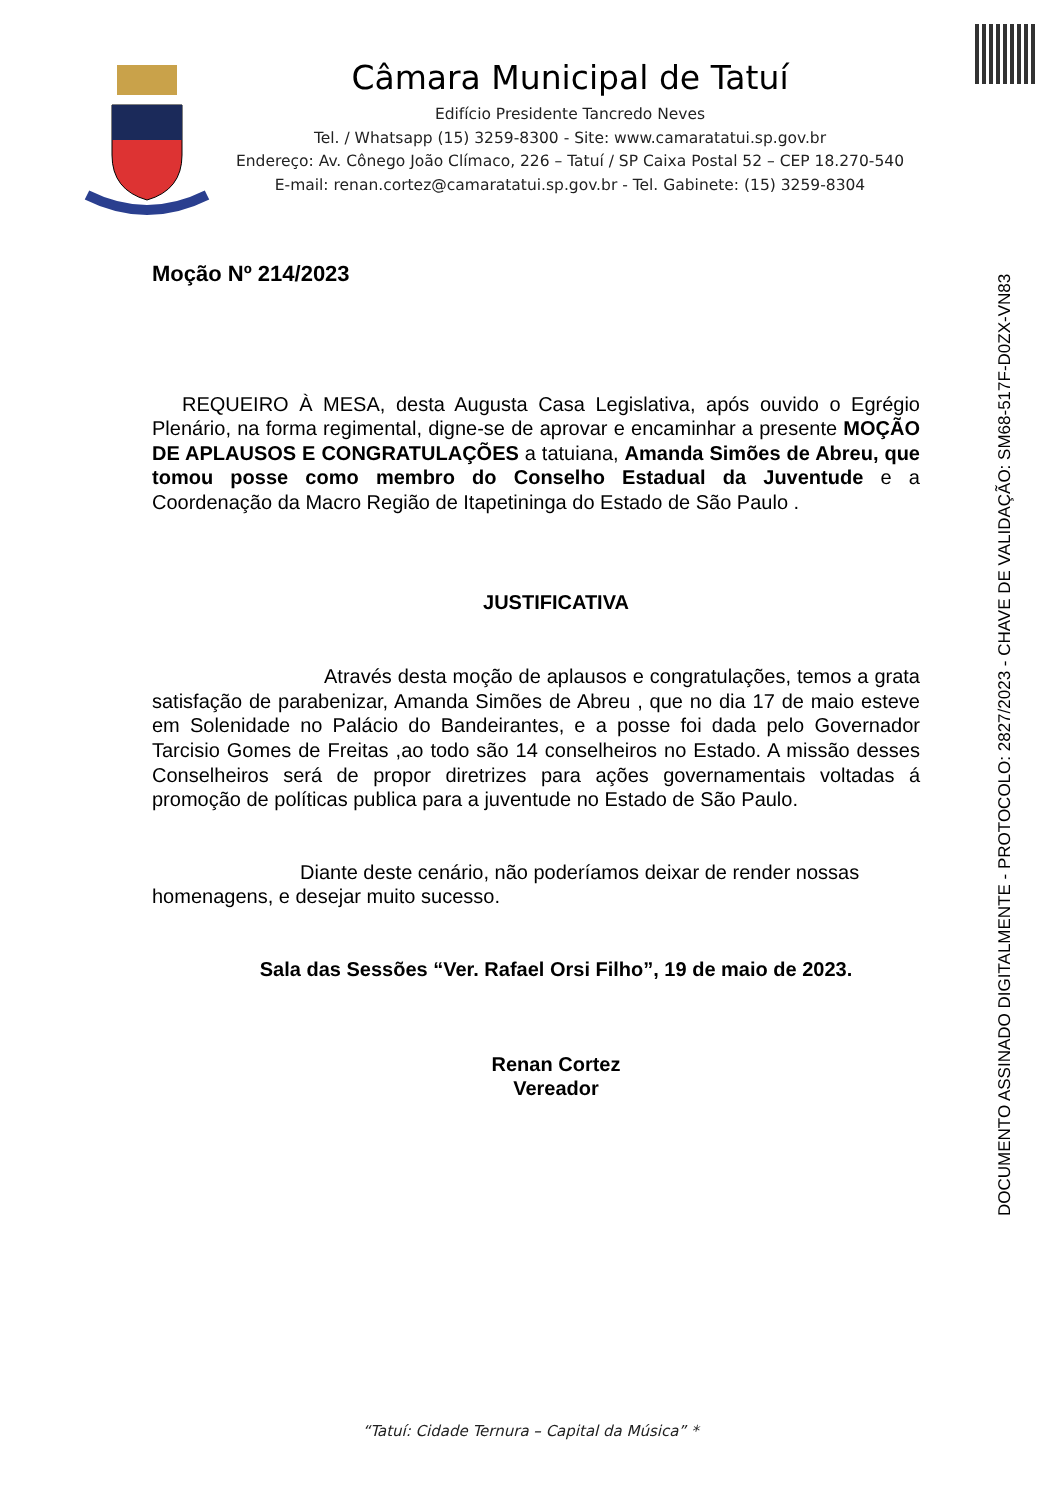Câmara Municipal de Tatuí
Edifício Presidente Tancredo Neves
Tel. / Whatsapp (15) 3259-8300 - Site: www.camaratatui.sp.gov.br
Endereço: Av. Cônego João Clímaco, 226 – Tatuí / SP Caixa Postal 52 – CEP 18.270-540
E-mail: renan.cortez@camaratatui.sp.gov.br - Tel. Gabinete: (15) 3259-8304
DOCUMENTO ASSINADO DIGITALMENTE - PROTOCOLO: 2827/2023 - CHAVE DE VALIDAÇÃO: SM68-517F-D0ZX-VN83
Moção Nº 214/2023
REQUEIRO À MESA, desta Augusta Casa Legislativa, após ouvido o Egrégio Plenário, na forma regimental, digne-se de aprovar e encaminhar a presente MOÇÃO DE APLAUSOS E CONGRATULAÇÕES a tatuiana, Amanda Simões de Abreu, que tomou posse como membro do Conselho Estadual da Juventude e a Coordenação da Macro Região de Itapetininga do Estado de São Paulo .
JUSTIFICATIVA
Através desta moção de aplausos e congratulações, temos a grata satisfação de parabenizar, Amanda Simões de Abreu , que no dia 17 de maio esteve em Solenidade no Palácio do Bandeirantes, e a posse foi dada pelo Governador Tarcisio Gomes de Freitas ,ao todo são 14 conselheiros no Estado. A missão desses Conselheiros será de propor diretrizes para ações governamentais voltadas á promoção de políticas publica para a juventude no Estado de São Paulo.
Diante deste cenário, não poderíamos deixar de render nossas homenagens, e desejar muito sucesso.
Sala das Sessões “Ver. Rafael Orsi Filho”, 19 de maio de 2023.
Renan Cortez
Vereador
“Tatuí: Cidade Ternura – Capital da Música” *